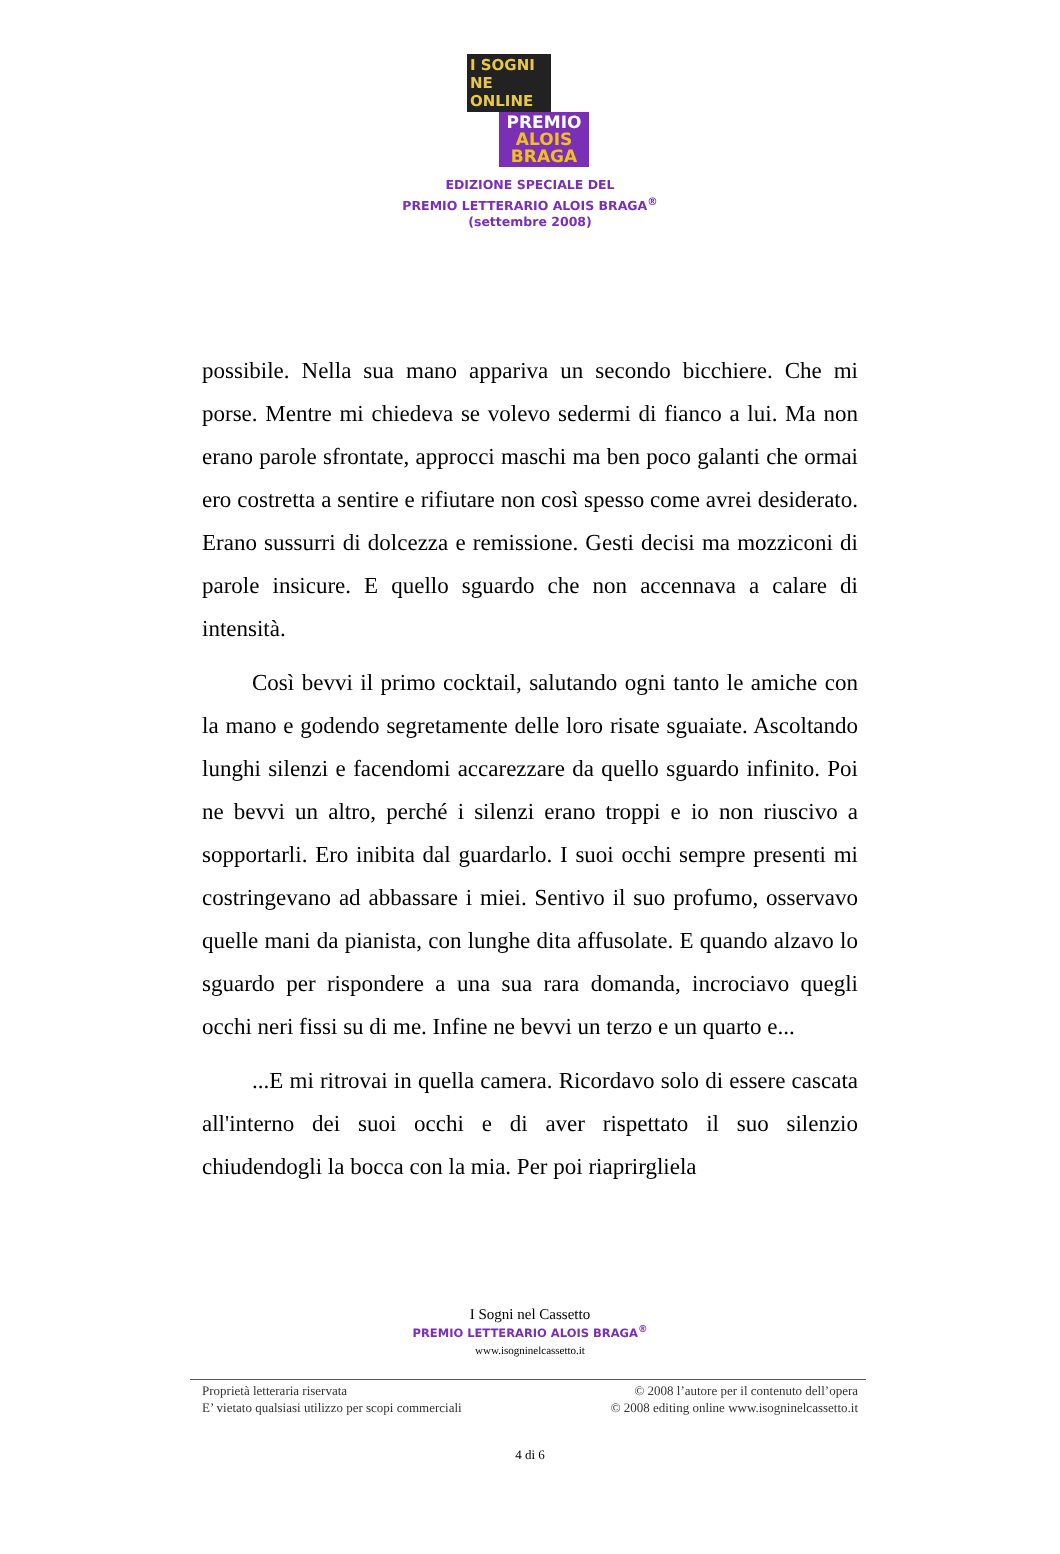I SOGNI
NE ONLINE
PREMIO
ALOIS
BRAGA
EDIZIONE SPECIALE DEL
PREMIO LETTERARIO ALOIS BRAGA<sup>®</sup>
(settembre 2008)
possibile. Nella sua mano appariva un secondo bicchiere. Che mi porse. Mentre mi chiedeva se volevo sedermi di fianco a lui. Ma non erano parole sfrontate, approcci maschi ma ben poco galanti che ormai ero costretta a sentire e rifiutare non così spesso come avrei desiderato. Erano sussurri di dolcezza e remissione. Gesti decisi ma mozziconi di parole insicure. E quello sguardo che non accennava a calare di intensità.
Così bevvi il primo cocktail, salutando ogni tanto le amiche con la mano e godendo segretamente delle loro risate sguaiate. Ascoltando lunghi silenzi e facendomi accarezzare da quello sguardo infinito. Poi ne bevvi un altro, perché i silenzi erano troppi e io non riuscivo a sopportarli. Ero inibita dal guardarlo. I suoi occhi sempre presenti mi costringevano ad abbassare i miei. Sentivo il suo profumo, osservavo quelle mani da pianista, con lunghe dita affusolate. E quando alzavo lo sguardo per rispondere a una sua rara domanda, incrociavo quegli occhi neri fissi su di me. Infine ne bevvi un terzo e un quarto e...
...E mi ritrovai in quella camera. Ricordavo solo di essere cascata all'interno dei suoi occhi e di aver rispettato il suo silenzio chiudendogli la bocca con la mia. Per poi riaprirgliela
I Sogni nel Cassetto
PREMIO LETTERARIO ALOIS BRAGA<sup>®</sup>
www.isogninelcassetto.it
Proprietà letteraria riservata
E’ vietato qualsiasi utilizzo per scopi commerciali
© 2008 l’autore per il contenuto dell’opera
© 2008 editing online www.isogninelcassetto.it
4 di 6